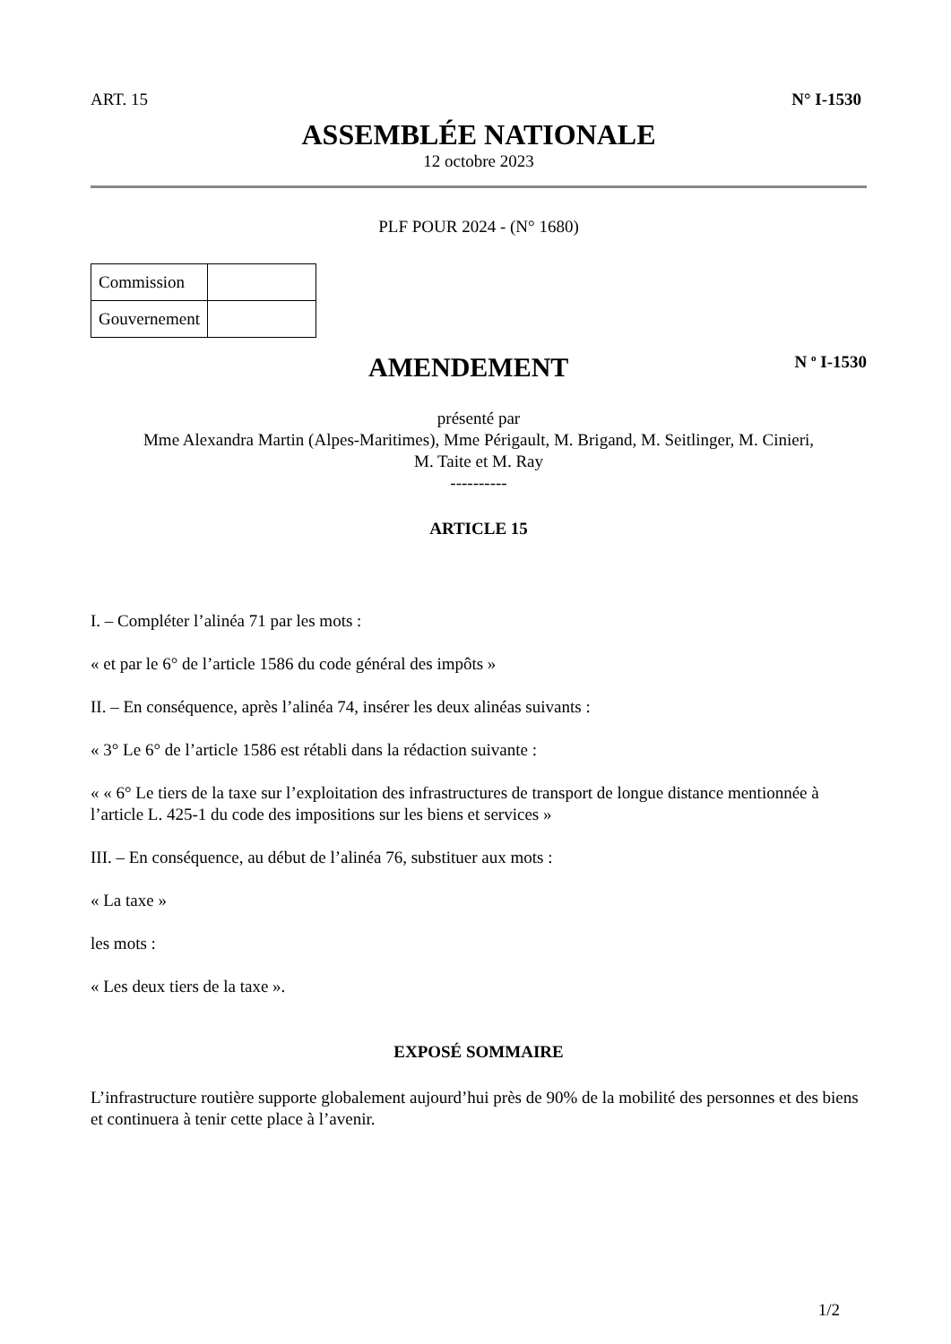ART. 15 N° I-1530
ASSEMBLÉE NATIONALE
12 octobre 2023
PLF POUR 2024 - (N° 1680)
| Commission | |
| Gouvernement | |
AMENDEMENT
N <sup>o</sup> I-1530
présenté par
Mme Alexandra Martin (Alpes-Maritimes), Mme Périgault, M. Brigand, M. Seitlinger, M. Cinieri,
M. Taite et M. Ray
----------
ARTICLE 15
I. – Compléter l’alinéa 71 par les mots :
« et par le 6° de l’article 1586 du code général des impôts »
II. – En conséquence, après l’alinéa 74, insérer les deux alinéas suivants :
« 3° Le 6° de l’article 1586 est rétabli dans la rédaction suivante :
« « 6° Le tiers de la taxe sur l’exploitation des infrastructures de transport de longue distance mentionnée à l’article L. 425-1 du code des impositions sur les biens et services »
III. – En conséquence, au début de l’alinéa 76, substituer aux mots :
« La taxe »
les mots :
« Les deux tiers de la taxe ».
EXPOSÉ SOMMAIRE
L’infrastructure routière supporte globalement aujourd’hui près de 90% de la mobilité des personnes et des biens et continuera à tenir cette place à l’avenir.
1/2